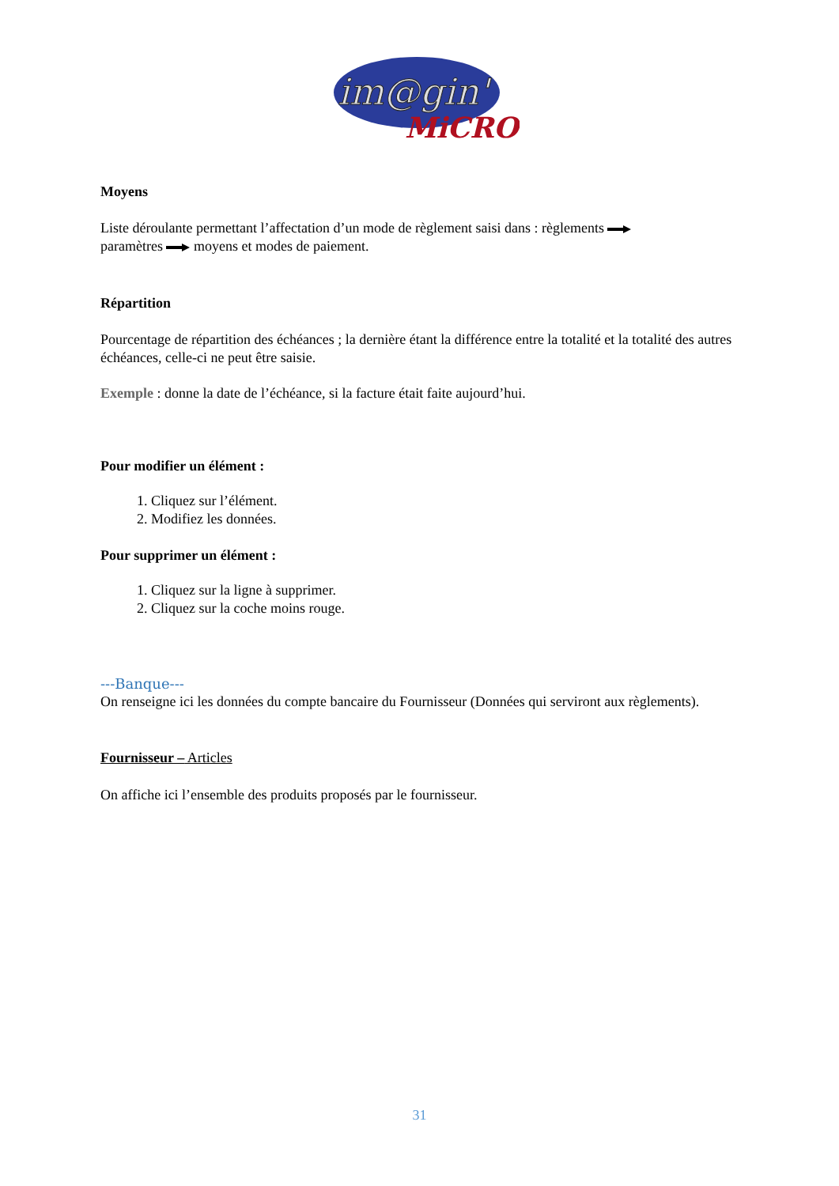im@gin'
MiCRO
Moyens
Liste déroulante permettant l’affectation d’un mode de règlement saisi dans : règlements
paramètres moyens et modes de paiement.
Répartition
Pourcentage de répartition des échéances ; la dernière étant la différence entre la totalité et la totalité des autres échéances, celle-ci ne peut être saisie.
Exemple : donne la date de l’échéance, si la facture était faite aujourd’hui.
Pour modifier un élément :
1. Cliquez sur l’élément.
2. Modifiez les données.
Pour supprimer un élément :
1. Cliquez sur la ligne à supprimer.
2. Cliquez sur la coche moins rouge.
---Banque---
On renseigne ici les données du compte bancaire du Fournisseur (Données qui serviront aux règlements).
Fournisseur – Articles
On affiche ici l’ensemble des produits proposés par le fournisseur.
31